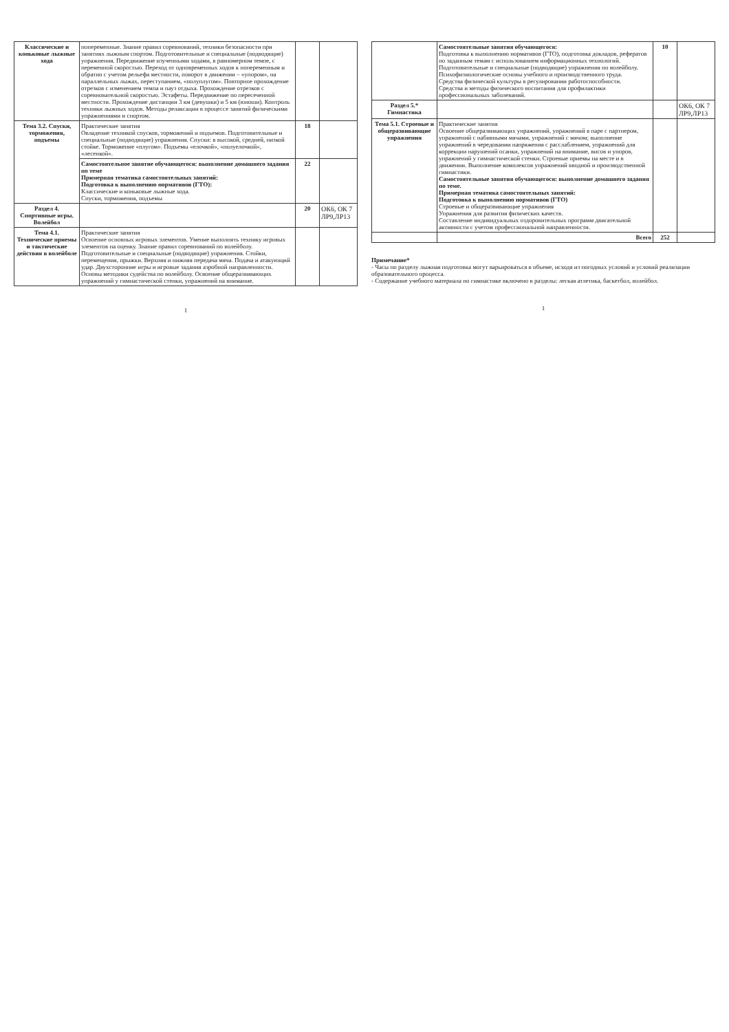| Классические и коньковые лыжные хода | попеременные. Знание правил соревнований, техники безопасности при занятиях лыжным спортом. Подготовительные и специальные (подводящие) упражнения. Передвижение изученными ходами, в равномерном темпе, с переменной скоростью. Переход от одновременных ходов к попеременным и обратно с учетом рельефа местности, поворот в движении – «упором», на параллельных лыжах, переступанием, «полуплугом». Повторное прохождение отрезков с изменением темпа и пауз отдыха. Прохождение отрезков с соревновательной скоростью. Эстафеты. Передвижение по пересеченной местности. Прохождение дистанции 3 км (девушки) и 5 км (юноши). Контроль техники лыжных ходов. Методы релаксации в процессе занятий физическими упражнениями и спортом. | | |
| Тема 3.2. Спуски, торможения, подъемы | Практические занятия Овладение техникой спусков, торможений и подъемов. Подготовительные и специальные (подводящие) упражнения. Спуски: в высокой, средней, низкой стойке. Торможение «плугом». Подъемы «елочкой», «полуелочкой», «лесенкой». | 18 | |
| | Самостоятельное занятие обучающегося: выполнение домашнего задания по теме Примерная тематика самостоятельных занятий: Подготовка к выполнению нормативов (ГТО): Классические и коньковые лыжные хода. Спуски, торможения, подъемы | 22 | |
| Раздел 4. Спортивные игры. Волейбол | | 20 | ОК6, ОК 7 ЛР9,ЛР13 |
| Тема 4.1. Технические приемы и тактические действия в волейболе | Практические занятия Освоение основных игровых элементов. Умение выполнять технику игровых элементов на оценку. Знание правил соревнований по волейболу. Подготовительные и специальные (подводящие) упражнения. Стойки, перемещения, прыжки. Верхняя и нижняя передача мяча. Подача и атакующий удар. Двухсторонние игры и игровые задания аэробной направленности. Основы методики судейства по волейболу. Освоение общеразвивающих упражнений у гимнастической стенки, упражнений на внимание. | | |
1
| | Самостоятельные занятия обучающегося: Подготовка к выполнению нормативов (ГТО), подготовка докладов, рефератов по заданным темам с использованием информационных технологий. Подготовительные и специальные (подводящие) упражнения по волейболу. Психофизиологические основы учебного и производственного труда. Средства физической культуры в регулировании работоспособности. Средства и методы физического воспитания для профилактики профессиональных заболеваний. | 10 | |
| Раздел 5.* Гимнастика | | | ОК6, ОК 7 ЛР9,ЛР13 |
| Тема 5.1. Строевые и общеразвивающие упражнения | Практические занятия Освоение общеразвивающих упражнений, упражнений в паре с партнером, упражнений с набивными мячами, упражнений с мячом; выполнение упражнений в чередовании напряжения с расслаблением, упражнений для коррекции нарушений осанки, упражнений на внимание, висов и упоров, упражнений у гимнастической стенки. Строевые приемы на месте и в движении. Выполнение комплексов упражнений вводной и производственной гимнастики. Самостоятельные занятия обучающегося: выполнение домашнего задания по теме. Примерная тематика самостоятельных занятий: Подготовка к выполнению нормативов (ГТО) Строевые и общеразвивающие упражнения Упражнения для развития физических качеств. Составление индивидуальных оздоровительных программ двигательной активности с учетом профессиональной направленности. | | |
| | Всего | 252 | |
Примечание*
- Часы по разделу лыжная подготовка могут варьироваться в объеме, исходя из погодных условий и условий реализации образовательного процесса.
- Содержание учебного материала по гимнастике включено в разделы: легкая атлетика, баскетбол, волейбол.
1